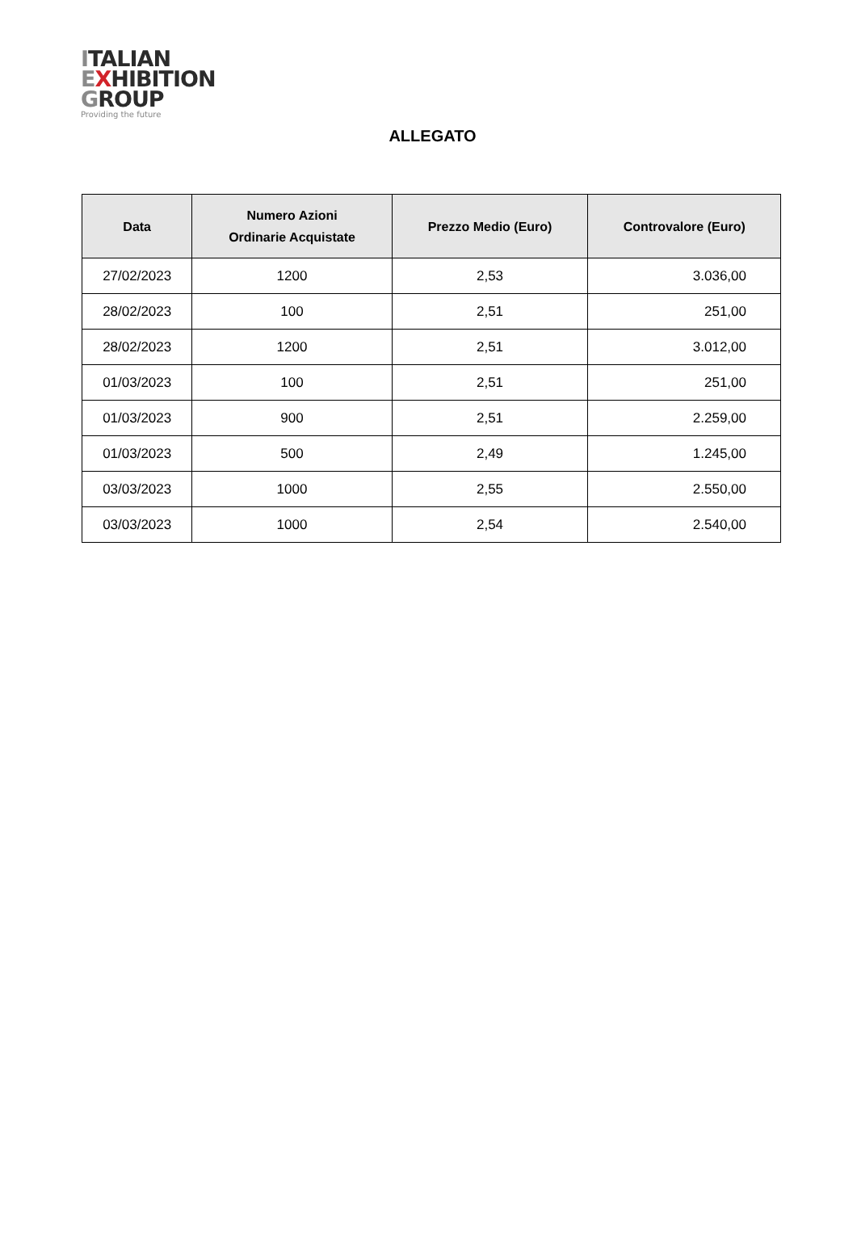ITALIAN
EXHIBITION
GROUP
Providing the future
ALLEGATO
| Data | Numero Azioni Ordinarie Acquistate | Prezzo Medio (Euro) | Controvalore (Euro) |
| --- | --- | --- | --- |
| 27/02/2023 | 1200 | 2,53 | 3.036,00 |
| 28/02/2023 | 100 | 2,51 | 251,00 |
| 28/02/2023 | 1200 | 2,51 | 3.012,00 |
| 01/03/2023 | 100 | 2,51 | 251,00 |
| 01/03/2023 | 900 | 2,51 | 2.259,00 |
| 01/03/2023 | 500 | 2,49 | 1.245,00 |
| 03/03/2023 | 1000 | 2,55 | 2.550,00 |
| 03/03/2023 | 1000 | 2,54 | 2.540,00 |